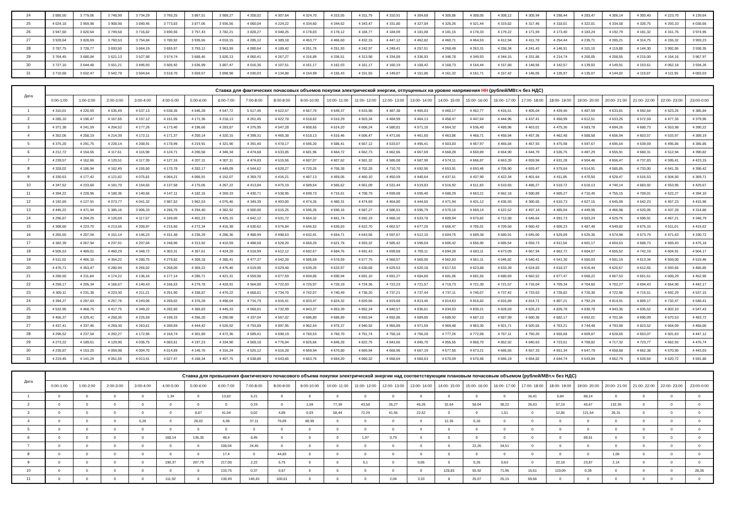| 24 | 3 885,50 | 3 779,06 | 3 748,99 | 3 734,29 | 3 760,25 | 3 867,51 | 3 989,27 | 4 208,02 | 4 307,64 | 4 324,70 | 4 315,55 | 4 311,79 | 4 310,91 | 4 304,68 | 4 305,86 | 4 308,05 | 4 308,12 | 4 305,94 | 4 298,44 | 4 283,47 | 4 306,14 | 4 300,40 | 4 223,70 | 4 139,64 |
| 25 | 4 024,18 | 3 959,98 | 3 908,98 | 3 840,45 | 3 773,83 | 3 877,06 | 3 936,56 | 4 060,04 | 4 224,22 | 4 334,60 | 4 344,62 | 4 343,47 | 4 331,80 | 4 327,84 | 4 325,26 | 4 321,44 | 4 319,82 | 4 317,46 | 4 318,01 | 4 322,01 | 4 334,58 | 4 326,75 | 4 293,33 | 4 038,66 |
| 26 | 3 947,60 | 3 820,64 | 3 749,58 | 3 716,82 | 3 690,56 | 3 757,43 | 3 782,21 | 3 828,27 | 4 048,25 | 4 178,03 | 4 178,12 | 4 184,77 | 4 184,09 | 4 181,08 | 4 181,15 | 4 178,33 | 4 179,22 | 4 171,59 | 4 173,40 | 4 183,24 | 4 192,79 | 4 181,32 | 4 161,76 | 3 974,95 |
| 27 | 3 928,64 | 3 828,69 | 3 760,53 | 3 754,84 | 3 780,92 | 3 935,65 | 4 018,15 | 4 285,12 | 4 389,18 | 4 453,77 | 4 466,60 | 4 432,15 | 4 447,12 | 4 462,82 | 4 460,71 | 4 454,53 | 4 412,94 | 4 411,78 | 4 254,44 | 4 235,71 | 4 285,21 | 4 314,75 | 4 155,32 | 3 959,23 |
| 28 | 3 787,75 | 3 728,77 | 3 693,50 | 3 664,19 | 3 655,97 | 3 793,12 | 3 963,59 | 4 080,64 | 4 189,42 | 4 251,76 | 4 251,93 | 4 242,97 | 4 249,41 | 4 257,51 | 4 268,49 | 4 263,31 | 4 258,34 | 4 241,43 | 4 146,91 | 4 101,10 | 4 119,88 | 4 144,30 | 3 992,86 | 3 938,35 |
| 29 | 3 764,45 | 3 680,84 | 3 621,13 | 3 527,98 | 3 574,74 | 3 688,46 | 3 826,13 | 4 060,41 | 4 267,27 | 4 316,89 | 4 336,51 | 4 313,98 | 4 334,89 | 4 336,93 | 4 346,78 | 4 349,93 | 4 344,15 | 4 331,86 | 4 214,74 | 4 200,05 | 4 208,55 | 4 215,00 | 4 154,16 | 3 967,97 |
| 30 | 3 727,10 | 3 644,48 | 3 551,21 | 3 495,93 | 3 505,92 | 3 636,99 | 3 807,47 | 4 016,35 | 4 107,51 | 4 161,17 | 4 162,03 | 4 161,17 | 4 160,19 | 4 158,42 | 4 168,73 | 4 164,44 | 4 157,88 | 4 148,56 | 4 142,57 | 4 139,02 | 4 149,91 | 4 153,61 | 4 062,18 | 3 934,26 |
| 31 | 3 710,68 | 3 632,47 | 3 542,78 | 3 504,64 | 3 518,70 | 3 659,57 | 3 898,98 | 4 030,03 | 4 134,88 | 4 154,99 | 4 155,43 | 4 151,55 | 4 149,87 | 4 151,86 | 4 161,32 | 4 161,71 | 4 157,42 | 4 146,05 | 4 135,97 | 4 135,07 | 4 144,02 | 4 119,87 | 4 111,95 | 4 083,03 |
| Дата | Ставка для фактических почасовых объемов покупки электрической энергии, отпущенных на уровне напряжения НН (рублей/МВт.ч без НДС) | | | | | | | | | | | | | | | | | | | | | | | |
| --- | --- | --- | --- | --- | --- | --- | --- | --- | --- | --- | --- | --- | --- | --- | --- | --- | --- | --- | --- | --- | --- | --- | --- | --- |
| | 0:00-1:00 | 1:00-2:00 | 2:00-3:00 | 3:00-4:00 | 4:00-5:00 | 5:00-6:00 | 6:00-7:00 | 7:00-8:00 | 8:00-9:00 | 9:00-10:00 | 10:00- 11:00 | 11:00- 12:00 | 12:00- 13:00 | 13:00- 14:00 | 14:00- 15:00 | 15:00- 16:00 | 16:00- 17:00 | 17:00- 18:00 | 18:00- 19:00 | 19:00- 20:00 | 20:00- 21:00 | 21:00- 22:00 | 22:00- 23:00 | 23:00-0:00 |
| 1 | 4 310,01 | 4 220,59 | 4 535,49 | 4 537,13 | 4 538,35 | 4 546,28 | 4 547,72 | 5 517,45 | 4 622,57 | 4 667,70 | 4 649,37 | 4 633,98 | 4 487,38 | 4 465,03 | 4 460,17 | 4 452,77 | 4 416,51 | 4 405,04 | 4 439,40 | 4 487,59 | 4 633,81 | 4 592,64 | 4 523,26 | 4 385,84 |
| 2 | 4 285,10 | 4 190,47 | 4 167,65 | 4 157,12 | 4 151,05 | 4 171,36 | 4 218,13 | 4 261,45 | 4 422,78 | 4 518,62 | 4 510,29 | 4 503,34 | 4 484,99 | 4 464,13 | 4 458,47 | 4 447,64 | 4 444,96 | 4 437,41 | 4 458,99 | 4 612,51 | 4 633,25 | 4 572,59 | 4 477,35 | 4 379,96 |
| 3 | 4 371,38 | 4 241,59 | 4 204,52 | 4 177,26 | 4 173,40 | 4 196,66 | 4 283,87 | 4 376,95 | 4 547,28 | 4 608,65 | 4 614,20 | 4 606,24 | 4 580,81 | 4 571,10 | 4 564,32 | 4 536,40 | 4 489,96 | 4 463,01 | 4 475,36 | 4 583,78 | 4 694,26 | 4 680,73 | 4 553,98 | 4 390,22 |
| 4 | 4 352,06 | 4 258,19 | 4 214,39 | 4 172,11 | 4 171,37 | 4 200,14 | 4 320,15 | 4 399,31 | 4 465,38 | 4 518,13 | 4 516,46 | 4 506,47 | 4 471,56 | 4 461,60 | 4 463,86 | 4 468,71 | 4 458,94 | 4 457,36 | 4 462,48 | 4 588,58 | 4 656,94 | 4 603,57 | 4 533,97 | 4 389,19 |
| 5 | 4 375,20 | 4 291,75 | 4 228,14 | 4 208,91 | 4 178,99 | 4 219,91 | 4 321,90 | 4 391,40 | 4 478,17 | 4 595,20 | 4 586,41 | 4 567,12 | 4 533,07 | 4 495,41 | 4 503,83 | 4 457,97 | 4 465,84 | 4 457,93 | 4 475,98 | 4 597,67 | 4 695,54 | 4 539,59 | 4 495,85 | 4 385,85 |
| 6 | 4 212,72 | 4 154,65 | 4 117,61 | 4 116,98 | 4 124,71 | 4 200,58 | 4 346,34 | 4 474,68 | 4 633,85 | 4 681,96 | 4 664,72 | 4 662,73 | 4 662,66 | 4 667,69 | 4 668,28 | 4 650,89 | 4 664,90 | 4 644,70 | 4 535,75 | 4 487,29 | 4 555,91 | 4 660,31 | 4 512,94 | 4 390,82 |
| 7 | 4 239,57 | 4 162,66 | 4 120,51 | 4 117,39 | 4 127,16 | 4 207,11 | 4 307,11 | 4 474,83 | 4 515,56 | 4 687,07 | 4 607,62 | 4 581,32 | 4 586,08 | 4 587,90 | 4 574,11 | 4 666,87 | 4 663,39 | 4 659,94 | 4 631,28 | 4 504,46 | 4 656,47 | 4 737,83 | 4 595,41 | 4 423,15 |
| 8 | 4 328,02 | 4 186,94 | 4 162,49 | 4 155,50 | 4 170,78 | 4 282,17 | 4 449,09 | 4 544,62 | 4 628,27 | 4 720,26 | 4 706,38 | 4 702,28 | 4 710,70 | 4 692,96 | 4 653,91 | 4 693,46 | 4 705,90 | 4 693,47 | 4 575,64 | 4 514,91 | 4 585,85 | 4 733,00 | 4 641,35 | 4 398,42 |
| 9 | 4 330,63 | 4 177,42 | 4 121,82 | 4 075,81 | 4 064,21 | 4 066,91 | 4 152,07 | 4 369,70 | 4 416,21 | 4 487,13 | 4 459,05 | 4 460,10 | 4 450,59 | 4 440,64 | 4 437,51 | 4 437,90 | 4 422,34 | 4 401,64 | 4 411,85 | 4 470,50 | 4 528,47 | 4 516,53 | 4 504,50 | 4 369,71 |
| 10 | 4 347,62 | 4 233,68 | 4 181,70 | 4 154,65 | 4 137,58 | 4 170,05 | 4 267,22 | 4 413,84 | 4 475,19 | 4 589,64 | 4 566,62 | 4 561,09 | 4 531,44 | 4 519,83 | 4 516,92 | 4 511,83 | 4 510,65 | 4 486,27 | 4 518,72 | 4 616,13 | 4 740,14 | 4 683,92 | 4 553,95 | 4 429,67 |
| 11 | 4 394,22 | 4 228,96 | 4 180,36 | 4 140,56 | 4 147,11 | 4 182,15 | 4 269,33 | 4 430,71 | 4 538,95 | 4 699,73 | 4 716,61 | 4 708,79 | 4 699,08 | 4 695,40 | 4 688,29 | 4 663,21 | 4 662,18 | 4 590,89 | 4 605,27 | 4 710,45 | 4 755,15 | 4 709,01 | 4 622,27 | 4 394,10 |
| 12 | 4 192,69 | 4 127,91 | 4 073,77 | 4 041,32 | 3 987,52 | 3 962,53 | 4 076,46 | 4 349,39 | 4 403,00 | 4 474,26 | 4 480,31 | 4 474,69 | 4 464,80 | 4 444,65 | 4 471,94 | 4 431,12 | 4 435,93 | 4 380,65 | 4 610,73 | 4 627,15 | 4 645,09 | 4 642,23 | 4 457,23 | 4 415,96 |
| 13 | 4 445,22 | 4 471,94 | 5 385,16 | 3 906,33 | 4 266,75 | 4 294,40 | 4 382,92 | 4 500,00 | 4 615,25 | 4 595,26 | 4 590,16 | 4 587,27 | 4 586,51 | 4 595,79 | 4 570,10 | 4 569,14 | 4 522,52 | 4 497,14 | 4 485,04 | 4 449,95 | 4 466,98 | 4 520,05 | 4 437,28 | 4 314,88 |
| 14 | 4 296,87 | 4 204,25 | 4 126,69 | 4 117,57 | 4 169,00 | 4 401,23 | 4 425,15 | 4 642,12 | 4 631,72 | 4 664,32 | 4 661,74 | 4 592,19 | 4 668,16 | 4 633,78 | 4 609,94 | 4 670,82 | 4 712,98 | 4 646,64 | 4 591,73 | 4 503,24 | 4 525,76 | 4 599,91 | 4 467,21 | 4 348,79 |
| 15 | 4 308,60 | 4 223,70 | 4 213,55 | 4 208,97 | 4 215,60 | 4 272,34 | 4 416,38 | 4 530,62 | 4 576,84 | 4 646,52 | 4 630,83 | 4 622,70 | 4 662,57 | 4 677,20 | 4 666,47 | 4 705,01 | 4 709,58 | 4 660,42 | 4 606,23 | 4 487,48 | 4 549,82 | 4 675,10 | 4 511,01 | 4 415,62 |
| 16 | 4 265,55 | 4 207,04 | 4 151,14 | 4 146,23 | 4 151,48 | 4 236,29 | 4 286,36 | 4 488,99 | 4 498,63 | 4 632,41 | 4 654,71 | 4 643,56 | 4 597,67 | 4 612,10 | 4 604,75 | 4 689,38 | 4 680,91 | 4 645,00 | 4 525,09 | 4 525,35 | 4 574,98 | 4 573,79 | 4 471,63 | 4 330,72 |
| 17 | 4 382,39 | 4 267,94 | 4 237,91 | 4 207,04 | 4 248,96 | 4 313,92 | 4 410,59 | 4 488,58 | 4 528,20 | 4 668,20 | 4 621,78 | 4 593,32 | 4 585,42 | 4 596,04 | 4 606,42 | 4 656,90 | 4 685,54 | 4 659,73 | 4 611,54 | 4 601,17 | 4 604,63 | 4 688,73 | 4 569,43 | 4 476,18 |
| 18 | 4 505,53 | 4 489,01 | 4 460,29 | 4 348,72 | 4 303,31 | 4 357,61 | 4 424,28 | 4 518,99 | 4 612,12 | 4 692,67 | 4 684,76 | 4 691,43 | 4 699,68 | 4 700,11 | 4 694,28 | 4 683,11 | 4 673,09 | 4 667,94 | 4 662,72 | 4 604,07 | 4 655,52 | 4 742,19 | 4 604,91 | 4 504,17 |
| 19 | 4 511,02 | 4 466,10 | 4 354,22 | 4 280,75 | 4 279,82 | 4 309,18 | 4 385,41 | 4 477,37 | 4 542,28 | 4 586,69 | 4 578,59 | 4 577,75 | 4 568,57 | 4 565,00 | 4 562,83 | 4 561,11 | 4 546,82 | 4 540,41 | 4 541,30 | 4 550,03 | 4 581,19 | 4 613,34 | 4 559,00 | 4 519,46 |
| 20 | 4 476,71 | 4 353,47 | 4 280,94 | 4 265,02 | 4 268,00 | 4 369,22 | 4 476,40 | 4 619,90 | 4 629,48 | 4 639,26 | 4 633,97 | 4 630,68 | 4 629,53 | 4 620,18 | 4 617,53 | 4 623,88 | 4 633,39 | 4 624,83 | 4 618,37 | 4 616,44 | 4 620,67 | 4 612,65 | 4 593,65 | 4 466,85 |
| 21 | 4 280,50 | 4 211,84 | 4 174,22 | 4 136,16 | 4 177,14 | 4 285,71 | 4 421,31 | 4 559,98 | 4 677,59 | 4 694,85 | 4 690,94 | 4 691,10 | 4 691,27 | 4 684,60 | 4 681,06 | 4 681,55 | 4 680,69 | 4 682,52 | 4 677,47 | 4 668,22 | 4 667,53 | 4 651,61 | 4 608,29 | 4 452,95 |
| 22 | 4 259,17 | 4 205,34 | 4 166,57 | 4 140,43 | 4 166,53 | 4 279,78 | 4 428,91 | 4 564,80 | 4 722,03 | 4 725,97 | 4 725,19 | 4 724,36 | 4 722,23 | 4 721,57 | 4 719,73 | 4 721,30 | 4 721,57 | 4 716,04 | 4 709,34 | 4 704,60 | 4 702,27 | 4 694,43 | 4 654,90 | 4 442,17 |
| 23 | 4 309,11 | 4 231,38 | 4 223,30 | 4 211,21 | 4 251,90 | 4 338,87 | 4 476,22 | 4 668,81 | 4 734,70 | 4 742,07 | 4 740,49 | 4 738,20 | 4 737,21 | 4 737,44 | 4 737,11 | 4 740,07 | 4 737,42 | 4 733,63 | 4 728,82 | 4 720,30 | 4 722,95 | 4 715,51 | 4 692,29 | 4 537,15 |
| 24 | 4 394,27 | 4 287,83 | 4 257,76 | 4 243,06 | 4 269,02 | 4 376,28 | 4 498,04 | 4 716,79 | 4 816,41 | 4 833,47 | 4 824,32 | 4 820,56 | 4 819,68 | 4 813,45 | 4 814,63 | 4 816,82 | 4 816,89 | 4 814,71 | 4 807,21 | 4 792,24 | 4 814,91 | 4 809,17 | 4 732,47 | 4 648,41 |
| 25 | 4 532,95 | 4 468,75 | 4 417,75 | 4 349,22 | 4 282,60 | 4 385,83 | 4 445,33 | 4 568,81 | 4 732,99 | 4 843,37 | 4 853,39 | 4 852,24 | 4 840,57 | 4 836,61 | 4 834,03 | 4 830,21 | 4 828,59 | 4 826,23 | 4 826,78 | 4 830,78 | 4 843,35 | 4 835,52 | 4 802,10 | 4 547,43 |
| 26 | 4 456,37 | 4 329,41 | 4 258,35 | 4 225,59 | 4 199,33 | 4 266,20 | 4 290,98 | 4 337,04 | 4 557,02 | 4 686,80 | 4 686,89 | 4 693,54 | 4 692,86 | 4 689,85 | 4 689,92 | 4 687,10 | 4 687,99 | 4 680,36 | 4 682,17 | 4 692,01 | 4 701,56 | 4 690,09 | 4 670,53 | 4 483,72 |
| 27 | 4 437,41 | 4 337,46 | 4 269,30 | 4 263,61 | 4 289,69 | 4 444,42 | 4 526,92 | 4 793,89 | 4 897,95 | 4 962,54 | 4 975,37 | 4 940,92 | 4 955,89 | 4 971,59 | 4 969,48 | 4 963,30 | 4 921,71 | 4 920,55 | 4 763,21 | 4 744,48 | 4 793,98 | 4 823,52 | 4 664,09 | 4 468,00 |
| 28 | 4 296,52 | 4 237,54 | 4 202,27 | 4 172,96 | 4 164,74 | 4 301,89 | 4 472,36 | 4 589,41 | 4 698,19 | 4 760,53 | 4 760,70 | 4 751,74 | 4 758,18 | 4 766,28 | 4 777,26 | 4 772,08 | 4 767,11 | 4 750,20 | 4 655,68 | 4 609,87 | 4 628,65 | 4 653,07 | 4 501,63 | 4 447,12 |
| 29 | 4 273,22 | 4 189,61 | 4 129,90 | 4 036,75 | 4 083,51 | 4 197,23 | 4 334,90 | 4 569,18 | 4 776,04 | 4 825,66 | 4 845,28 | 4 822,75 | 4 843,66 | 4 845,70 | 4 855,55 | 4 858,70 | 4 852,92 | 4 840,63 | 4 723,51 | 4 708,82 | 4 717,32 | 4 723,77 | 4 662,93 | 4 476,74 |
| 30 | 4 235,87 | 4 153,25 | 4 059,98 | 4 004,70 | 4 014,69 | 4 145,76 | 4 316,24 | 4 525,12 | 4 616,28 | 4 669,94 | 4 670,80 | 4 669,94 | 4 668,96 | 4 667,19 | 4 677,50 | 4 673,21 | 4 666,65 | 4 657,33 | 4 651,34 | 4 647,79 | 4 658,68 | 4 662,38 | 4 570,95 | 4 443,03 |
| 31 | 4 219,45 | 4 141,24 | 4 051,55 | 4 013,41 | 4 027,47 | 4 168,34 | 4 407,75 | 4 538,80 | 4 643,65 | 4 663,76 | 4 664,20 | 4 660,32 | 4 658,64 | 4 660,63 | 4 670,09 | 4 670,48 | 4 666,19 | 4 654,82 | 4 644,74 | 4 643,84 | 4 652,79 | 4 628,64 | 4 620,72 | 4 591,80 |
| Дата | Ставка для превышения фактического почасового объема покупки электрической энергии над соответствующим плановым почасовым объемом (рублей/МВт.ч без НДС) | | | | | | | | | | | | | | | | | | | | | | | |
| --- | --- | --- | --- | --- | --- | --- | --- | --- | --- | --- | --- | --- | --- | --- | --- | --- | --- | --- | --- | --- | --- | --- | --- | --- |
| | 0:00-1:00 | 1:00-2:00 | 2:00-3:00 | 3:00-4:00 | 4:00-5:00 | 5:00-6:00 | 6:00-7:00 | 7:00-8:00 | 8:00-9:00 | 9:00-10:00 | 10:00- 11:00 | 11:00- 12:00 | 12:00- 13:00 | 13:00- 14:00 | 14:00- 15:00 | 15:00- 16:00 | 16:00- 17:00 | 17:00- 18:00 | 18:00- 19:00 | 19:00- 20:00 | 20:00- 21:00 | 21:00- 22:00 | 22:00- 23:00 | 23:00-0:00 |
| 1 | 0 | 0 | 0 | 0 | 1,34 | 0 | 13,82 | 5,21 | 0 | 0 | 0 | 0 | 0 | 0 | 0 | 0 | 0 | 16,41 | 5,84 | 88,14 | 0 | 0 | 0 | 0 |
| 2 | 0 | 0 | 0 | 0 | 0 | 0 | 0 | 0,19 | 0 | 1,59 | 77,39 | 43,58 | 26,27 | 45,26 | 32,64 | 58,04 | 38,22 | 26,63 | 57,19 | 45,67 | 132,35 | 0 | 0 | 0 |
| 3 | 0 | 0 | 0 | 0 | 0 | 8,87 | 41,04 | 0,02 | 4,89 | 0,03 | 58,44 | 72,29 | 41,56 | 22,52 | 0 | 0 | 1,51 | 0 | 12,85 | 121,54 | 26,31 | 0 | 0 | 0 |
| 4 | 0 | 0 | 0 | 0,26 | 0 | 28,02 | 6,98 | 37,11 | 70,09 | 80,95 | 0 | 0 | 0 | 0 | 12,35 | 0,18 | 0 | 0 | 0 | 0 | 0 | 0 | 0 | 0 |
| 5 | 0 | 0 | 0 | 0 | 0 | 0 | 0 | 0 | 0 | 0 | 0 | 0 | 0 | 0 | 0 | 0 | 0 | 0 | 0 | 0 | 0 | 0 | 0 | 0 |
| 6 | 0 | 0 | 0 | 0 | 168,14 | 136,35 | 48,4 | 8,45 | 0 | 0 | 0 | 1,97 | 0,79 | 0 | 0 | 0 | 0 | 0 | 0 | 89,51 | 0 | 0 | 0 | 0 |
| 7 | 0 | 0 | 0 | 0 | 0 | 0 | 108,04 | 24,45 | 0 | 0 | 0 | 0 | 0 | 0 | 0 | 22,26 | 34,51 | 0 | 0 | 0 | 0 | 0 | 0 | 0 |
| 8 | 0 | 0 | 0 | 0 | 0 | 0 | 17,4 | 0 | 44,83 | 0 | 0 | 0 | 0 | 0 | 0 | 0 | 0 | 0 | 0 | 0 | 1,06 | 0 | 0 | 0 |
| 9 | 0 | 0 | 0 | 0 | 190,37 | 207,79 | 217,08 | 2,22 | 5,75 | 0 | 0 | 0,1 | 0 | 0,05 | 0 | 0,28 | 0,63 | 0 | 22,18 | 23,87 | 2,14 | 0 | 0 | 0 |
| 10 | 0 | 0 | 0 | 0 | 0 | 0 | 133,75 | 0,37 | 0,57 | 0 | 0 | 0 | 0 | 0 | 128,83 | 55,92 | 71,96 | 15,61 | 119,09 | 0,39 | 0 | 0 | 0 | 28,35 |
| 11 | 0 | 0 | 0 | 0 | 111,92 | 0 | 130,49 | 146,43 | 100,61 | 0 | 0 | 0 | 2,04 | 3,33 | 8 | 25,07 | 25,15 | 69,66 | 0 | 0 | 0 | 0 | 0 | 0 |